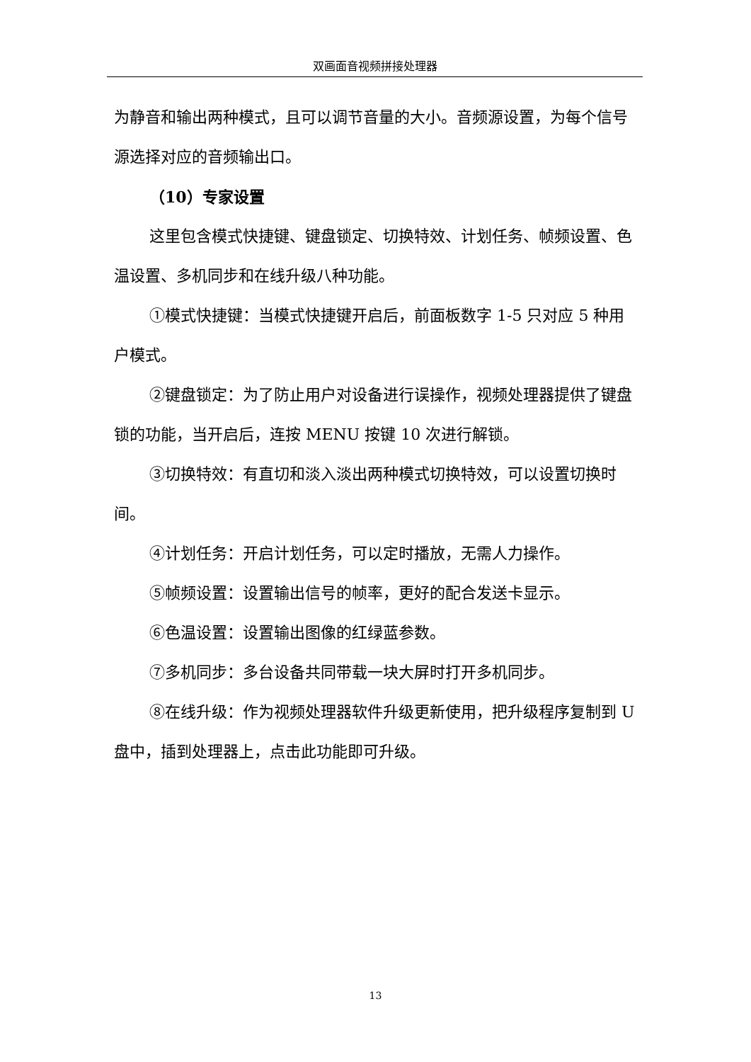双画面音视频拼接处理器
为静音和输出两种模式，且可以调节音量的大小。音频源设置，为每个信号源选择对应的音频输出口。
（10）专家设置
这里包含模式快捷键、键盘锁定、切换特效、计划任务、帧频设置、色温设置、多机同步和在线升级八种功能。
①模式快捷键：当模式快捷键开启后，前面板数字 1-5 只对应 5 种用户模式。
②键盘锁定：为了防止用户对设备进行误操作，视频处理器提供了键盘锁的功能，当开启后，连按 MENU 按键 10 次进行解锁。
③切换特效：有直切和淡入淡出两种模式切换特效，可以设置切换时间。
④计划任务：开启计划任务，可以定时播放，无需人力操作。
⑤帧频设置：设置输出信号的帧率，更好的配合发送卡显示。
⑥色温设置：设置输出图像的红绿蓝参数。
⑦多机同步：多台设备共同带载一块大屏时打开多机同步。
⑧在线升级：作为视频处理器软件升级更新使用，把升级程序复制到 U 盘中，插到处理器上，点击此功能即可升级。
13